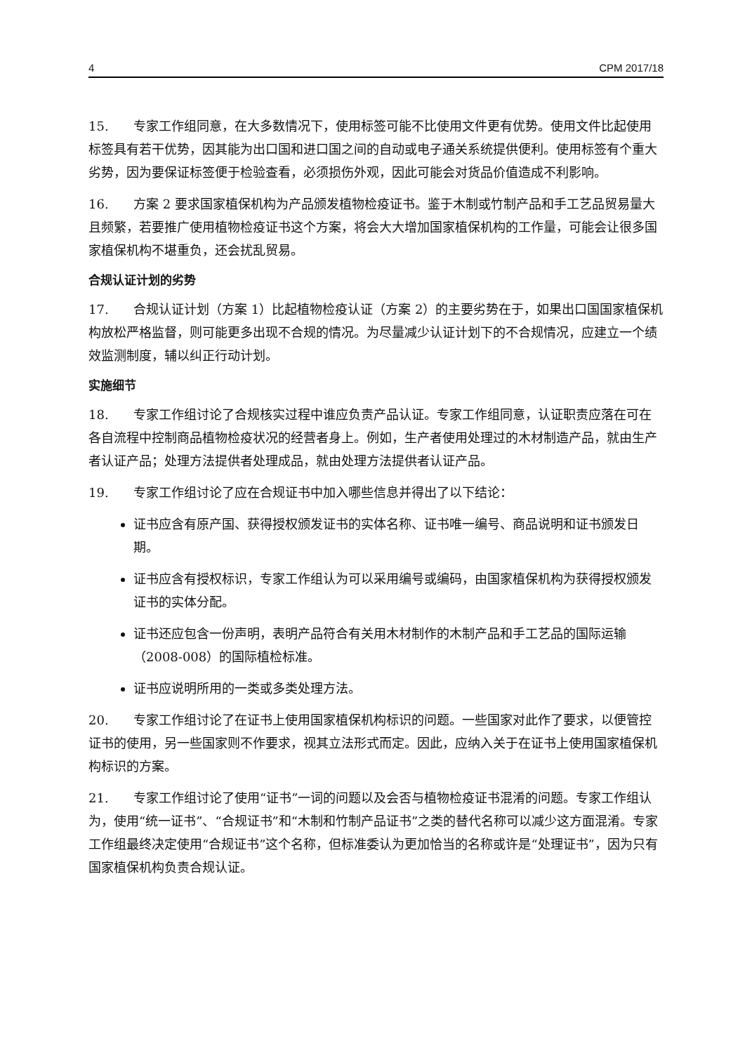4 CPM 2017/18
15. 专家工作组同意，在大多数情况下，使用标签可能不比使用文件更有优势。使用文件比起使用标签具有若干优势，因其能为出口国和进口国之间的自动或电子通关系统提供便利。使用标签有个重大劣势，因为要保证标签便于检验查看，必须损伤外观，因此可能会对货品价值造成不利影响。
16. 方案 2 要求国家植保机构为产品颁发植物检疫证书。鉴于木制或竹制产品和手工艺品贸易量大且频繁，若要推广使用植物检疫证书这个方案，将会大大增加国家植保机构的工作量，可能会让很多国家植保机构不堪重负，还会扰乱贸易。
合规认证计划的劣势
17. 合规认证计划（方案 1）比起植物检疫认证（方案 2）的主要劣势在于，如果出口国国家植保机构放松严格监督，则可能更多出现不合规的情况。为尽量减少认证计划下的不合规情况，应建立一个绩效监测制度，辅以纠正行动计划。
实施细节
18. 专家工作组讨论了合规核实过程中谁应负责产品认证。专家工作组同意，认证职责应落在可在各自流程中控制商品植物检疫状况的经营者身上。例如，生产者使用处理过的木材制造产品，就由生产者认证产品；处理方法提供者处理成品，就由处理方法提供者认证产品。
19. 专家工作组讨论了应在合规证书中加入哪些信息并得出了以下结论：
证书应含有原产国、获得授权颁发证书的实体名称、证书唯一编号、商品说明和证书颁发日期。
证书应含有授权标识，专家工作组认为可以采用编号或编码，由国家植保机构为获得授权颁发证书的实体分配。
证书还应包含一份声明，表明产品符合有关用木材制作的木制产品和手工艺品的国际运输（2008-008）的国际植检标准。
证书应说明所用的一类或多类处理方法。
20. 专家工作组讨论了在证书上使用国家植保机构标识的问题。一些国家对此作了要求，以便管控证书的使用，另一些国家则不作要求，视其立法形式而定。因此，应纳入关于在证书上使用国家植保机构标识的方案。
21. 专家工作组讨论了使用“证书”一词的问题以及会否与植物检疫证书混淆的问题。专家工作组认为，使用“统一证书”、“合规证书”和“木制和竹制产品证书”之类的替代名称可以减少这方面混淆。专家工作组最终决定使用“合规证书”这个名称，但标准委认为更加恰当的名称或许是“处理证书”，因为只有国家植保机构负责合规认证。